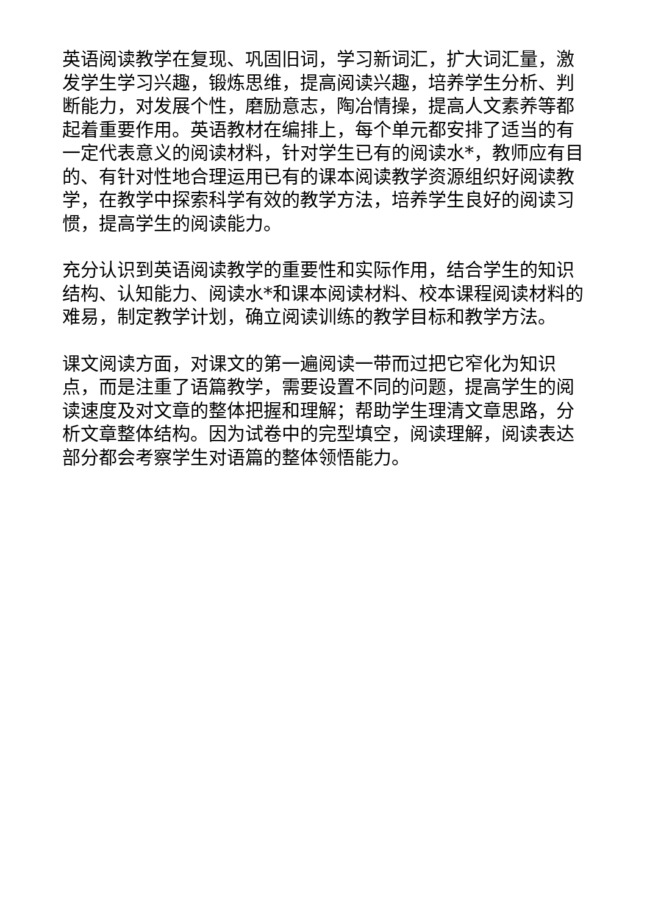英语阅读教学在复现、巩固旧词，学习新词汇，扩大词汇量，激发学生学习兴趣，锻炼思维，提高阅读兴趣，培养学生分析、判断能力，对发展个性，磨励意志，陶冶情操，提高人文素养等都起着重要作用。英语教材在编排上，每个单元都安排了适当的有一定代表意义的阅读材料，针对学生已有的阅读水*，教师应有目的、有针对性地合理运用已有的课本阅读教学资源组织好阅读教学，在教学中探索科学有效的教学方法，培养学生良好的阅读习惯，提高学生的阅读能力。
充分认识到英语阅读教学的重要性和实际作用，结合学生的知识结构、认知能力、阅读水*和课本阅读材料、校本课程阅读材料的难易，制定教学计划，确立阅读训练的教学目标和教学方法。
课文阅读方面，对课文的第一遍阅读一带而过把它窄化为知识点，而是注重了语篇教学，需要设置不同的问题，提高学生的阅读速度及对文章的整体把握和理解；帮助学生理清文章思路，分析文章整体结构。因为试卷中的完型填空，阅读理解，阅读表达部分都会考察学生对语篇的整体领悟能力。